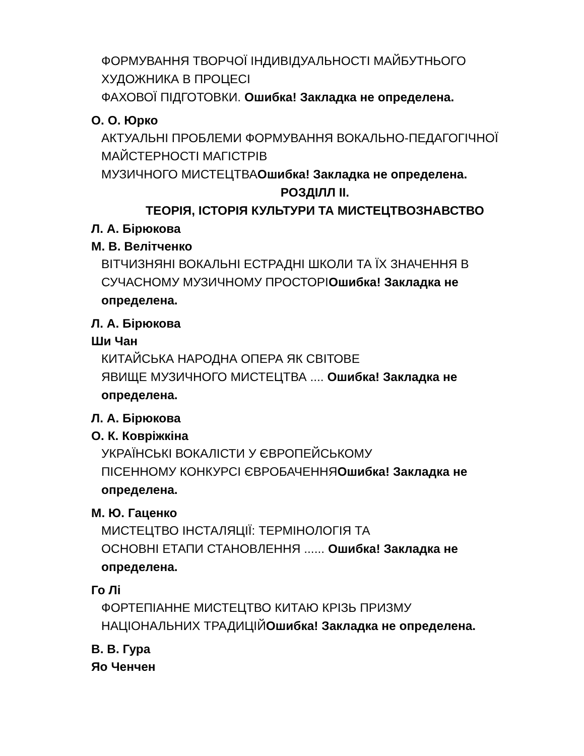ФОРМУВАННЯ ТВОРЧОЇ ІНДИВІДУАЛЬНОСТІ МАЙБУТНЬОГО
ХУДОЖНИКА В ПРОЦЕСІ
ФАХОВОЇ ПІДГОТОВКИ. Ошибка! Закладка не определена.
О. О. Юрко
АКТУАЛЬНІ ПРОБЛЕМИ ФОРМУВАННЯ ВОКАЛЬНО-ПЕДАГОГІЧНОЇ
МАЙСТЕРНОСТІ МАГІСТРІВ
МУЗИЧНОГО МИСТЕЦТВАОшибка! Закладка не определена.
РОЗДІЛЛ II.
ТЕОРІЯ, ІСТОРІЯ КУЛЬТУРИ ТА МИСТЕЦТВОЗНАВСТВО
Л. А. Бірюкова
М. В. Велітченко
ВІТЧИЗНЯНІ ВОКАЛЬНІ ЕСТРАДНІ ШКОЛИ ТА ЇХ ЗНАЧЕННЯ В
СУЧАСНОМУ МУЗИЧНОМУ ПРОСТОРІОшибка! Закладка не
определена.
Л. А. Бірюкова
Ши Чан
КИТАЙСЬКА НАРОДНА ОПЕРА ЯК СВІТОВЕ
ЯВИЩЕ МУЗИЧНОГО МИСТЕЦТВА .... Ошибка! Закладка не
определена.
Л. А. Бірюкова
О. К. Ковріжкіна
УКРАЇНСЬКІ ВОКАЛІСТИ У ЄВРОПЕЙСЬКОМУ
ПІСЕННОМУ КОНКУРСІ ЄВРОБАЧЕННЯОшибка! Закладка не
определена.
М. Ю. Гаценко
МИСТЕЦТВО ІНСТАЛЯЦІЇ: ТЕРМІНОЛОГІЯ ТА
ОСНОВНІ ЕТАПИ СТАНОВЛЕННЯ ...... Ошибка! Закладка не
определена.
Го Лі
ФОРТЕПІАННЕ МИСТЕЦТВО КИТАЮ КРІЗЬ ПРИЗМУ
НАЦІОНАЛЬНИХ ТРАДИЦІЙОшибка! Закладка не определена.
В. В. Гура
Яо Ченчен